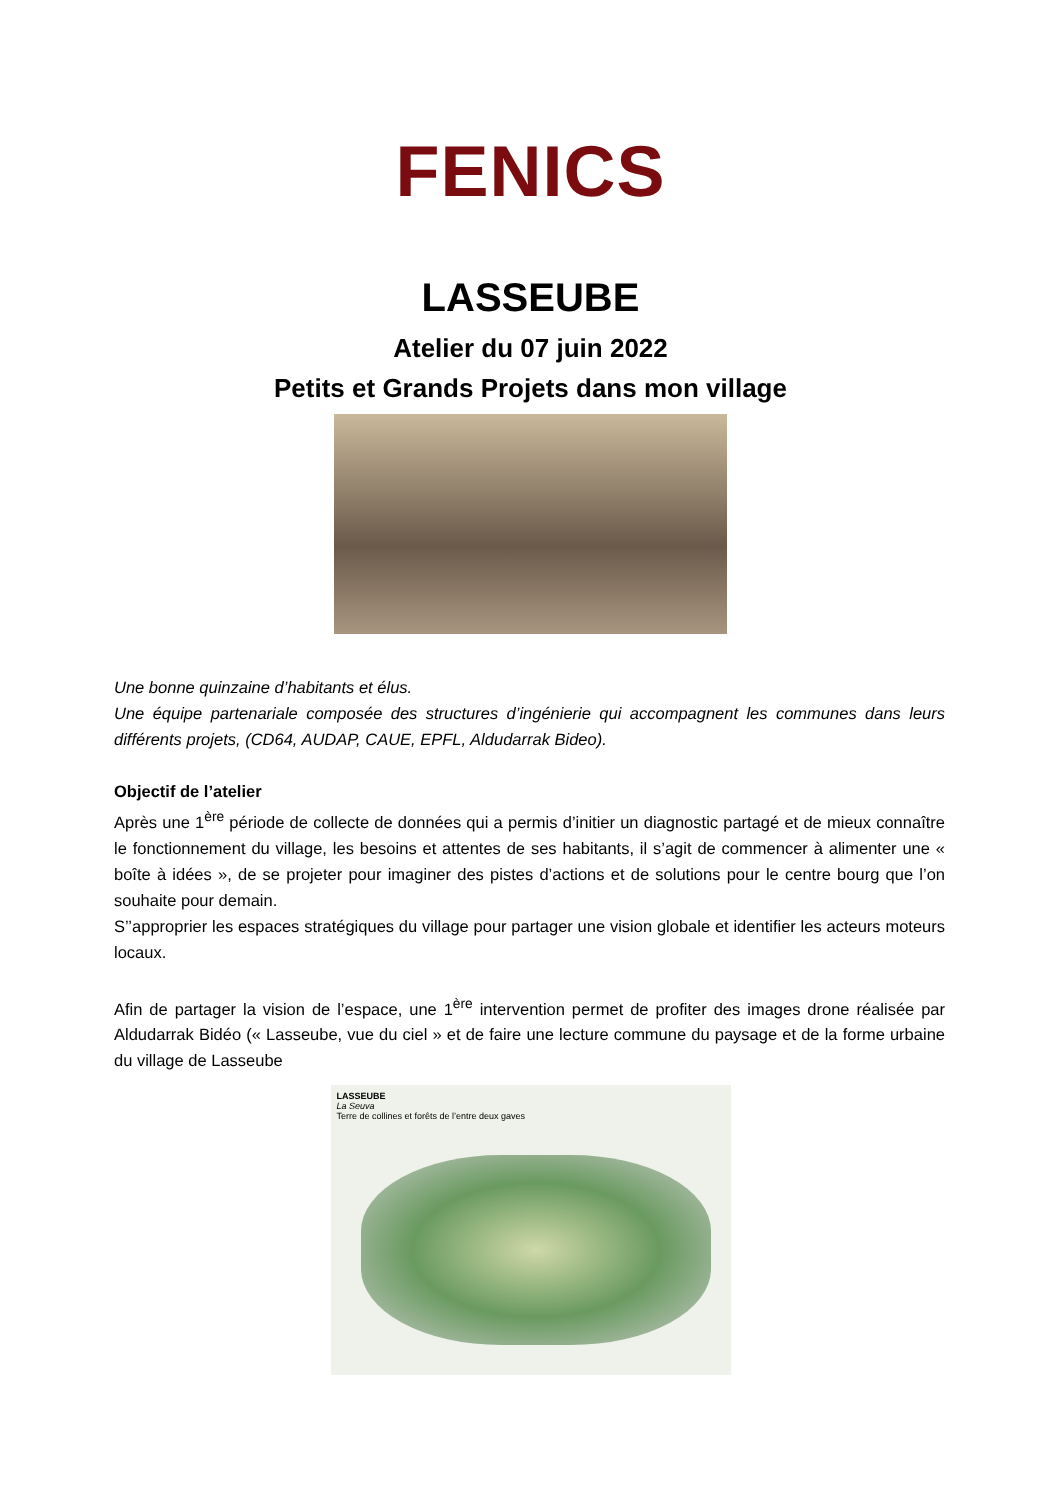FENICS
LASSEUBE
Atelier du 07 juin 2022
Petits et Grands Projets dans mon village
Une bonne quinzaine d’habitants et élus.
Une équipe partenariale composée des structures d’ingénierie qui accompagnent les communes dans leurs différents projets, (CD64, AUDAP, CAUE, EPFL, Aldudarrak Bideo).
Objectif de l’atelier
Après une 1<sup>ère</sup> période de collecte de données qui a permis d’initier un diagnostic partagé et de mieux connaître le fonctionnement du village, les besoins et attentes de ses habitants, il s’agit de commencer à alimenter une « boîte à idées », de se projeter pour imaginer des pistes d’actions et de solutions pour le centre bourg que l’on souhaite pour demain.
S’’approprier les espaces stratégiques du village pour partager une vision globale et identifier les acteurs moteurs locaux.
Afin de partager la vision de l’espace, une 1<sup>ère</sup> intervention permet de profiter des images drone réalisée par Aldudarrak Bidéo (« Lasseube, vue du ciel » et de faire une lecture commune du paysage et de la forme urbaine du village de Lasseube
LASSEUBE
La Seuva
Terre de collines et forêts de l’entre deux gaves